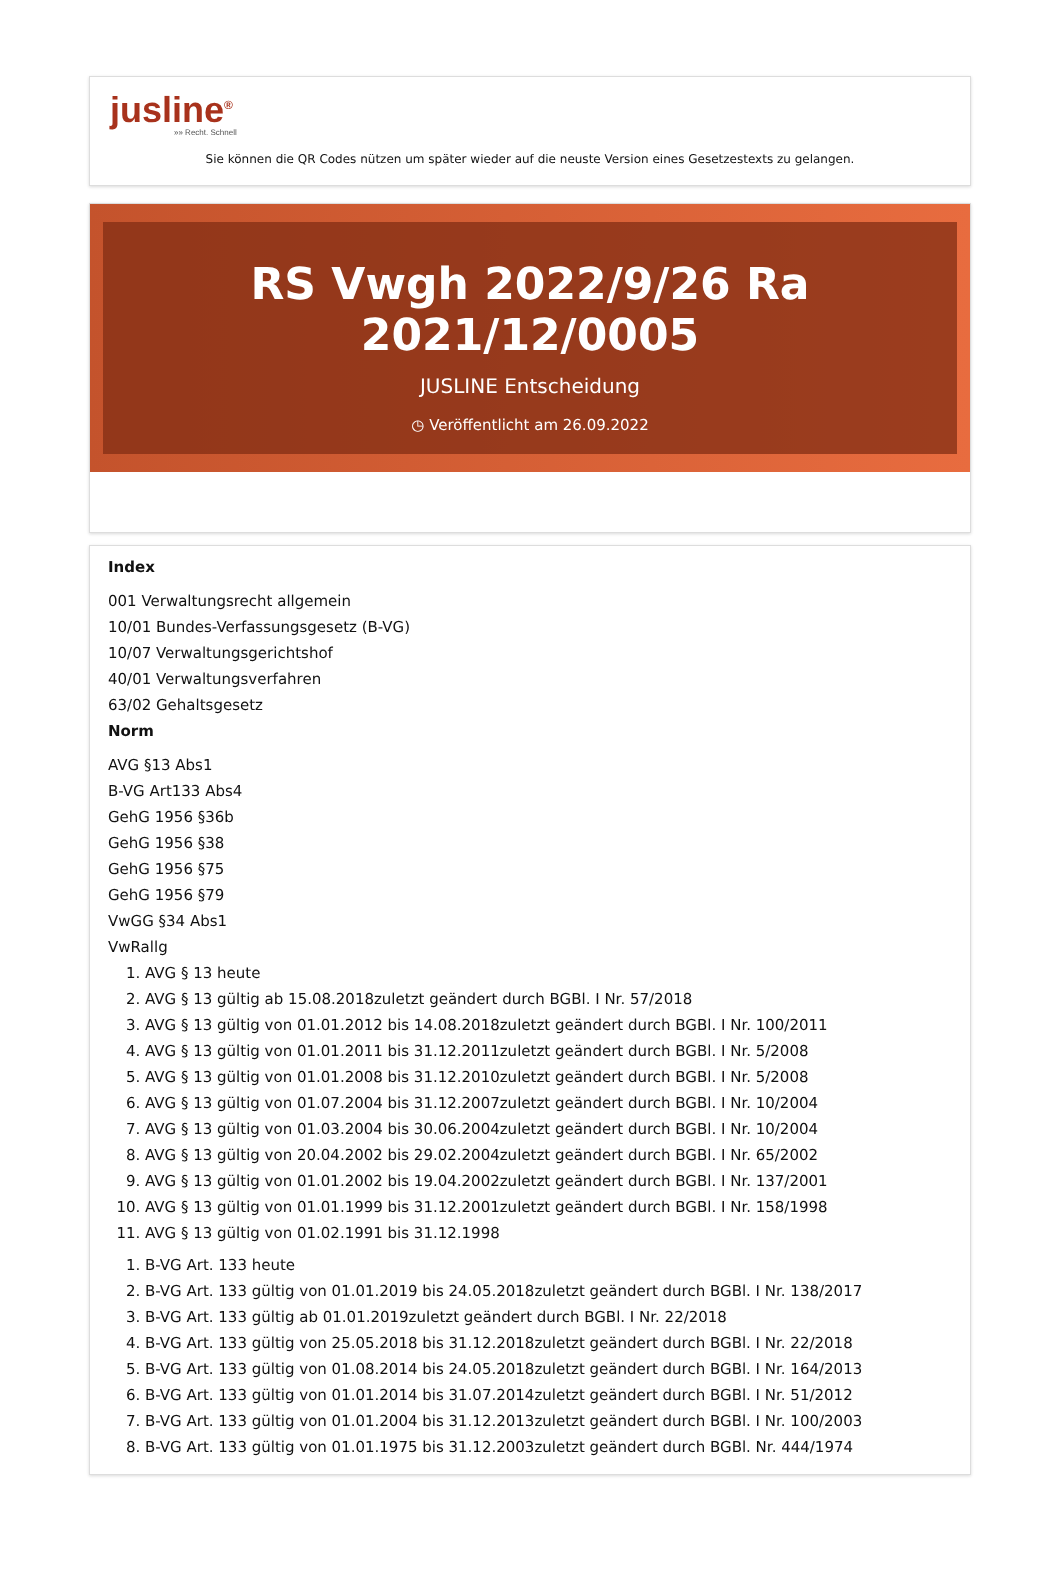jusline<sup>®</sup>
»» Recht. Schnell
Sie können die QR Codes nützen um später wieder auf die neuste Version eines Gesetzestexts zu gelangen.
RS Vwgh 2022/9/26 Ra 2021/12/0005
JUSLINE Entscheidung
◷ Veröffentlicht am 26.09.2022
Index
001 Verwaltungsrecht allgemein
10/01 Bundes-Verfassungsgesetz (B-VG)
10/07 Verwaltungsgerichtshof
40/01 Verwaltungsverfahren
63/02 Gehaltsgesetz
Norm
AVG §13 Abs1
B-VG Art133 Abs4
GehG 1956 §36b
GehG 1956 §38
GehG 1956 §75
GehG 1956 §79
VwGG §34 Abs1
VwRallg
1. AVG § 13 heute
2. AVG § 13 gültig ab 15.08.2018zuletzt geändert durch BGBl. I Nr. 57/2018
3. AVG § 13 gültig von 01.01.2012 bis 14.08.2018zuletzt geändert durch BGBl. I Nr. 100/2011
4. AVG § 13 gültig von 01.01.2011 bis 31.12.2011zuletzt geändert durch BGBl. I Nr. 5/2008
5. AVG § 13 gültig von 01.01.2008 bis 31.12.2010zuletzt geändert durch BGBl. I Nr. 5/2008
6. AVG § 13 gültig von 01.07.2004 bis 31.12.2007zuletzt geändert durch BGBl. I Nr. 10/2004
7. AVG § 13 gültig von 01.03.2004 bis 30.06.2004zuletzt geändert durch BGBl. I Nr. 10/2004
8. AVG § 13 gültig von 20.04.2002 bis 29.02.2004zuletzt geändert durch BGBl. I Nr. 65/2002
9. AVG § 13 gültig von 01.01.2002 bis 19.04.2002zuletzt geändert durch BGBl. I Nr. 137/2001
10. AVG § 13 gültig von 01.01.1999 bis 31.12.2001zuletzt geändert durch BGBl. I Nr. 158/1998
11. AVG § 13 gültig von 01.02.1991 bis 31.12.1998
1. B-VG Art. 133 heute
2. B-VG Art. 133 gültig von 01.01.2019 bis 24.05.2018zuletzt geändert durch BGBl. I Nr. 138/2017
3. B-VG Art. 133 gültig ab 01.01.2019zuletzt geändert durch BGBl. I Nr. 22/2018
4. B-VG Art. 133 gültig von 25.05.2018 bis 31.12.2018zuletzt geändert durch BGBl. I Nr. 22/2018
5. B-VG Art. 133 gültig von 01.08.2014 bis 24.05.2018zuletzt geändert durch BGBl. I Nr. 164/2013
6. B-VG Art. 133 gültig von 01.01.2014 bis 31.07.2014zuletzt geändert durch BGBl. I Nr. 51/2012
7. B-VG Art. 133 gültig von 01.01.2004 bis 31.12.2013zuletzt geändert durch BGBl. I Nr. 100/2003
8. B-VG Art. 133 gültig von 01.01.1975 bis 31.12.2003zuletzt geändert durch BGBl. Nr. 444/1974